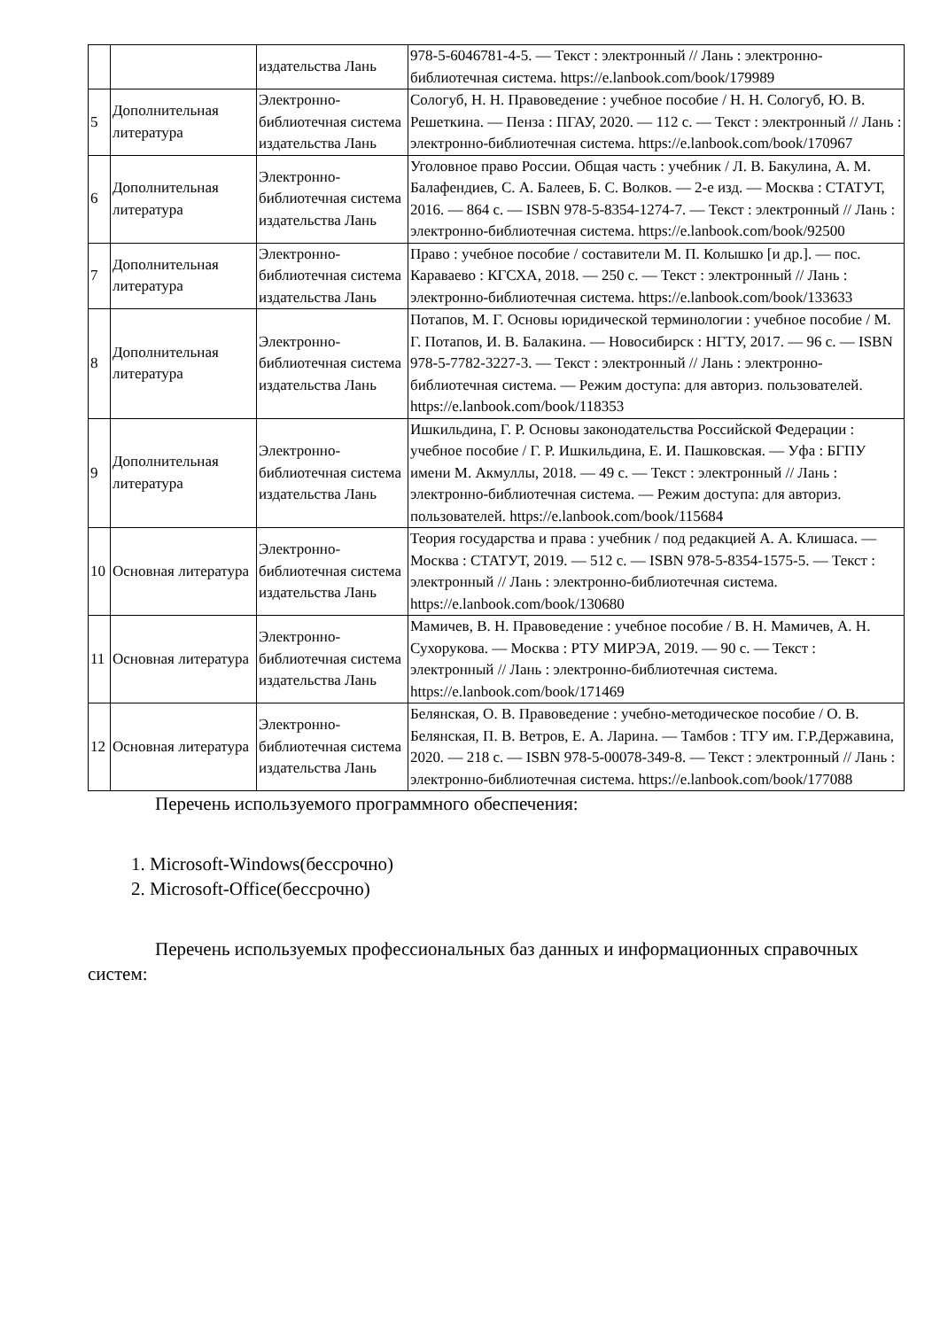| | | издательства Лань | 978-5-6046781-4-5. — Текст : электронный // Лань : электронно-библиотечная система. https://e.lanbook.com/book/179989 |
| 5 | Дополнительная литература | Электронно-библиотечная система издательства Лань | Сологуб, Н. Н. Правоведение : учебное пособие / Н. Н. Сологуб, Ю. В. Решеткина. — Пенза : ПГАУ, 2020. — 112 с. — Текст : электронный // Лань : электронно-библиотечная система. https://e.lanbook.com/book/170967 |
| 6 | Дополнительная литература | Электронно-библиотечная система издательства Лань | Уголовное право России. Общая часть : учебник / Л. В. Бакулина, А. М. Балафендиев, С. А. Балеев, Б. С. Волков. — 2-е изд. — Москва : СТАТУТ, 2016. — 864 с. — ISBN 978-5-8354-1274-7. — Текст : электронный // Лань : электронно-библиотечная система. https://e.lanbook.com/book/92500 |
| 7 | Дополнительная литература | Электронно-библиотечная система издательства Лань | Право : учебное пособие / составители М. П. Колышко [и др.]. — пос. Караваево : КГСХА, 2018. — 250 с. — Текст : электронный // Лань : электронно-библиотечная система. https://e.lanbook.com/book/133633 |
| 8 | Дополнительная литература | Электронно-библиотечная система издательства Лань | Потапов, М. Г. Основы юридической терминологии : учебное пособие / М. Г. Потапов, И. В. Балакина. — Новосибирск : НГТУ, 2017. — 96 с. — ISBN 978-5-7782-3227-3. — Текст : электронный // Лань : электронно-библиотечная система. — Режим доступа: для авториз. пользователей. https://e.lanbook.com/book/118353 |
| 9 | Дополнительная литература | Электронно-библиотечная система издательства Лань | Ишкильдина, Г. Р. Основы законодательства Российской Федерации : учебное пособие / Г. Р. Ишкильдина, Е. И. Пашковская. — Уфа : БГПУ имени М. Акмуллы, 2018. — 49 с. — Текст : электронный // Лань : электронно-библиотечная система. — Режим доступа: для авториз. пользователей. https://e.lanbook.com/book/115684 |
| 10 | Основная литература | Электронно-библиотечная система издательства Лань | Теория государства и права : учебник / под редакцией А. А. Клишаса. — Москва : СТАТУТ, 2019. — 512 с. — ISBN 978-5-8354-1575-5. — Текст : электронный // Лань : электронно-библиотечная система. https://e.lanbook.com/book/130680 |
| 11 | Основная литература | Электронно-библиотечная система издательства Лань | Мамичев, В. Н. Правоведение : учебное пособие / В. Н. Мамичев, А. Н. Сухорукова. — Москва : РТУ МИРЭА, 2019. — 90 с. — Текст : электронный // Лань : электронно-библиотечная система. https://e.lanbook.com/book/171469 |
| 12 | Основная литература | Электронно-библиотечная система издательства Лань | Белянская, О. В. Правоведение : учебно-методическое пособие / О. В. Белянская, П. В. Ветров, Е. А. Ларина. — Тамбов : ТГУ им. Г.Р.Державина, 2020. — 218 с. — ISBN 978-5-00078-349-8. — Текст : электронный // Лань : электронно-библиотечная система. https://e.lanbook.com/book/177088 |
Перечень используемого программного обеспечения:
1. Microsoft-Windows(бессрочно)
2. Microsoft-Office(бессрочно)
Перечень используемых профессиональных баз данных и информационных справочных систем: